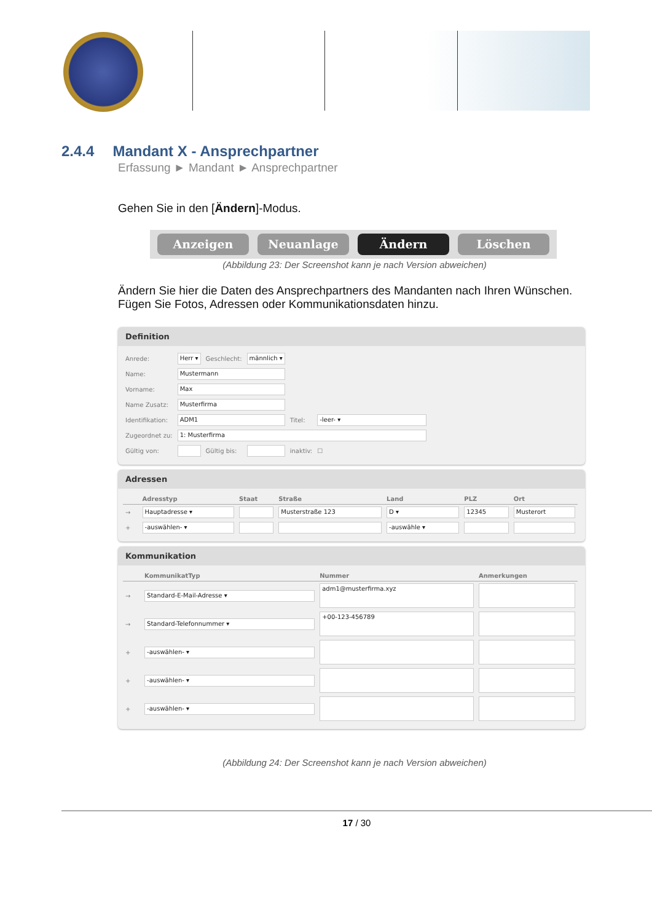2.4.4 Mandant X - Ansprechpartner
Erfassung ► Mandant ► Ansprechpartner
Gehen Sie in den [Ändern]-Modus.
Anzeigen Neuanlage Ändern Löschen
(Abbildung 23: Der Screenshot kann je nach Version abweichen)
Ändern Sie hier die Daten des Ansprechpartners des Mandanten nach Ihren Wünschen.
Fügen Sie Fotos, Adressen oder Kommunikationsdaten hinzu.
Definition
| Anrede: | Herr ▾ | Geschlecht: | männlich ▾ | | |
| Name: | Mustermann | | | | |
| Vorname: | Max | | | | |
| Name Zusatz: | Musterfirma | | | | |
| Identifikation: | ADM1 | | | Titel: | -leer- ▾ |
| Zugeordnet zu: | 1: Musterfirma | | | | |
| Gültig von: | | Gültig bis: | | inaktiv: | ☐ |
Adressen
| | Adresstyp | Staat | Straße | Land | PLZ | Ort |
| --- | --- | --- | --- | --- | --- | --- |
| → | Hauptadresse ▾ | | Musterstraße 123 | D ▾ | 12345 | Musterort |
| + | -auswählen- ▾ | | | -auswähle ▾ | | |
Kommunikation
| | KommunikatTyp | Nummer | Anmerkungen |
| --- | --- | --- | --- |
| → | Standard-E-Mail-Adresse ▾ | adm1@musterfirma.xyz | |
| → | Standard-Telefonnummer ▾ | +00-123-456789 | |
| + | -auswählen- ▾ | | |
| + | -auswählen- ▾ | | |
| + | -auswählen- ▾ | | |
(Abbildung 24: Der Screenshot kann je nach Version abweichen)
17 / 30